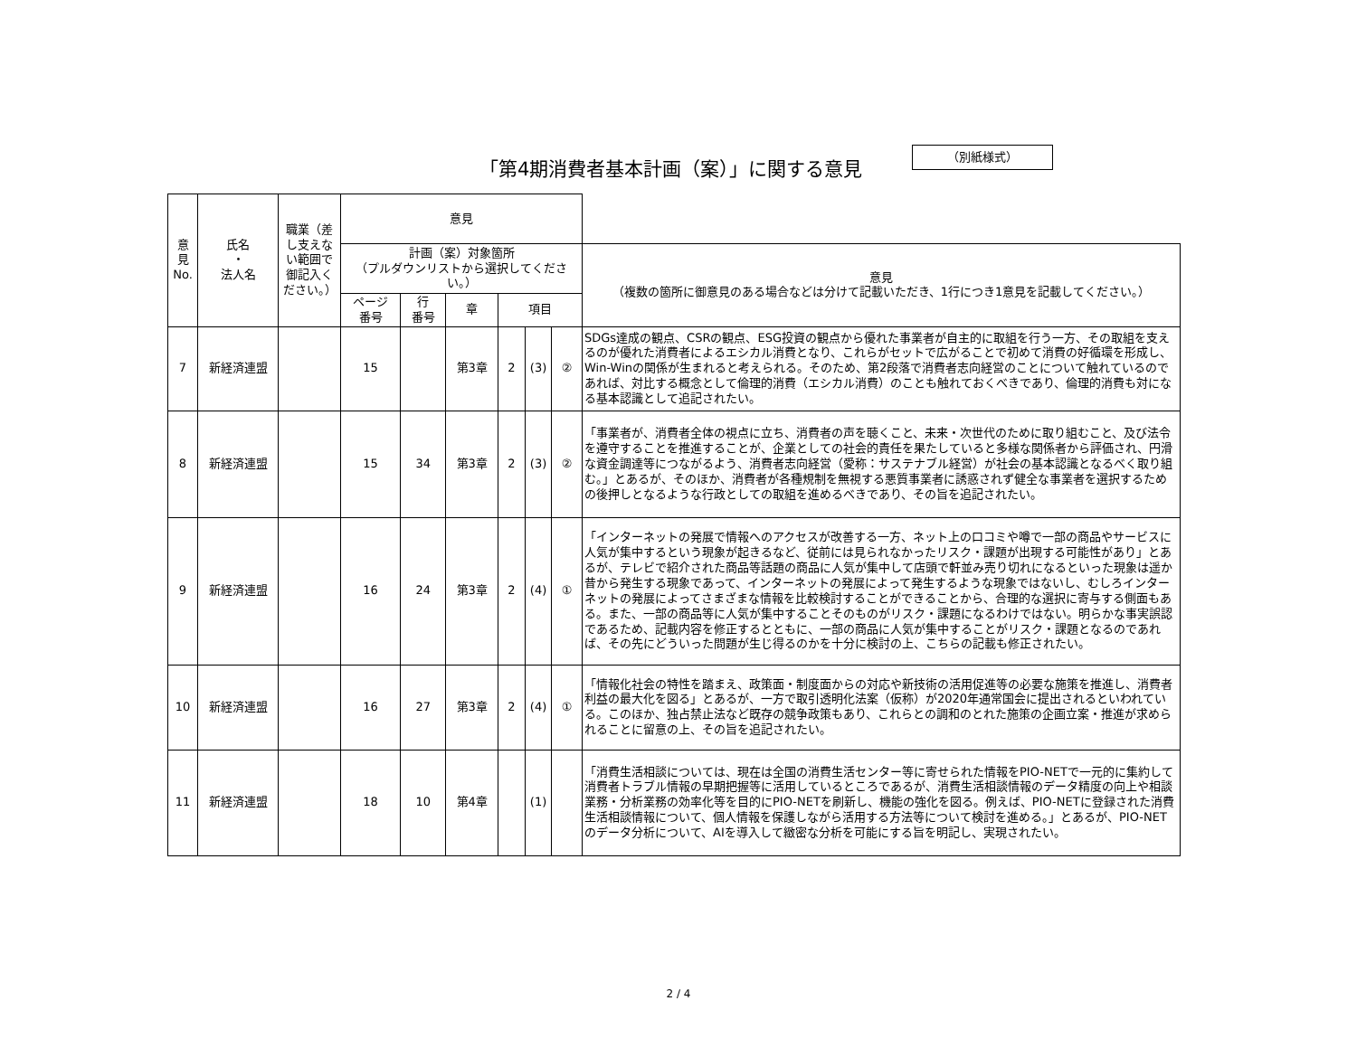「第4期消費者基本計画（案）」に関する意見
（別紙様式）
| 意 見 No. | 氏名 ・ 法人名 | 職業（差し支えない範囲で御記入ください。） | 意見 | | | | | | |
| --- | --- | --- | --- | --- | --- | --- | --- | --- | --- |
| | | | 計画（案）対象箇所 （プルダウンリストから選択してください。） | | | | | | 意見 （複数の箇所に御意見のある場合などは分けて記載いただき、1行につき1意見を記載してください。） |
| | | | ページ 番号 | 行 番号 | 章 | 項目 | | | |
| 7 | 新経済連盟 | | 15 | | 第3章 | 2 | (3) | ② | SDGs達成の観点、CSRの観点、ESG投資の観点から優れた事業者が自主的に取組を行う一方、その取組を支えるのが優れた消費者によるエシカル消費となり、これらがセットで広がることで初めて消費の好循環を形成し、Win-Winの関係が生まれると考えられる。そのため、第2段落で消費者志向経営のことについて触れているのであれば、対比する概念として倫理的消費（エシカル消費）のことも触れておくべきであり、倫理的消費も対になる基本認識として追記されたい。 |
| 8 | 新経済連盟 | | 15 | 34 | 第3章 | 2 | (3) | ② | 「事業者が、消費者全体の視点に立ち、消費者の声を聴くこと、未来・次世代のために取り組むこと、及び法令を遵守することを推進することが、企業としての社会的責任を果たしていると多様な関係者から評価され、円滑な資金調達等につながるよう、消費者志向経営（愛称：サステナブル経営）が社会の基本認識となるべく取り組む。」とあるが、そのほか、消費者が各種規制を無視する悪質事業者に誘惑されず健全な事業者を選択するための後押しとなるような行政としての取組を進めるべきであり、その旨を追記されたい。 |
| 9 | 新経済連盟 | | 16 | 24 | 第3章 | 2 | (4) | ① | 「インターネットの発展で情報へのアクセスが改善する一方、ネット上の口コミや噂で一部の商品やサービスに人気が集中するという現象が起きるなど、従前には見られなかったリスク・課題が出現する可能性があり」とあるが、テレビで紹介された商品等話題の商品に人気が集中して店頭で軒並み売り切れになるといった現象は遥か昔から発生する現象であって、インターネットの発展によって発生するような現象ではないし、むしろインターネットの発展によってさまざまな情報を比較検討することができることから、合理的な選択に寄与する側面もある。また、一部の商品等に人気が集中することそのものがリスク・課題になるわけではない。明らかな事実誤認であるため、記載内容を修正するとともに、一部の商品に人気が集中することがリスク・課題となるのであれば、その先にどういった問題が生じ得るのかを十分に検討の上、こちらの記載も修正されたい。 |
| 10 | 新経済連盟 | | 16 | 27 | 第3章 | 2 | (4) | ① | 「情報化社会の特性を踏まえ、政策面・制度面からの対応や新技術の活用促進等の必要な施策を推進し、消費者利益の最大化を図る」とあるが、一方で取引透明化法案（仮称）が2020年通常国会に提出されるといわれている。このほか、独占禁止法など既存の競争政策もあり、これらとの調和のとれた施策の企画立案・推進が求められることに留意の上、その旨を追記されたい。 |
| 11 | 新経済連盟 | | 18 | 10 | 第4章 | | (1) | | 「消費生活相談については、現在は全国の消費生活センター等に寄せられた情報をPIO-NETで一元的に集約して消費者トラブル情報の早期把握等に活用しているところであるが、消費生活相談情報のデータ精度の向上や相談業務・分析業務の効率化等を目的にPIO-NETを刷新し、機能の強化を図る。例えば、PIO-NETに登録された消費生活相談情報について、個人情報を保護しながら活用する方法等について検討を進める。」とあるが、PIO-NETのデータ分析について、AIを導入して緻密な分析を可能にする旨を明記し、実現されたい。 |
2 / 4